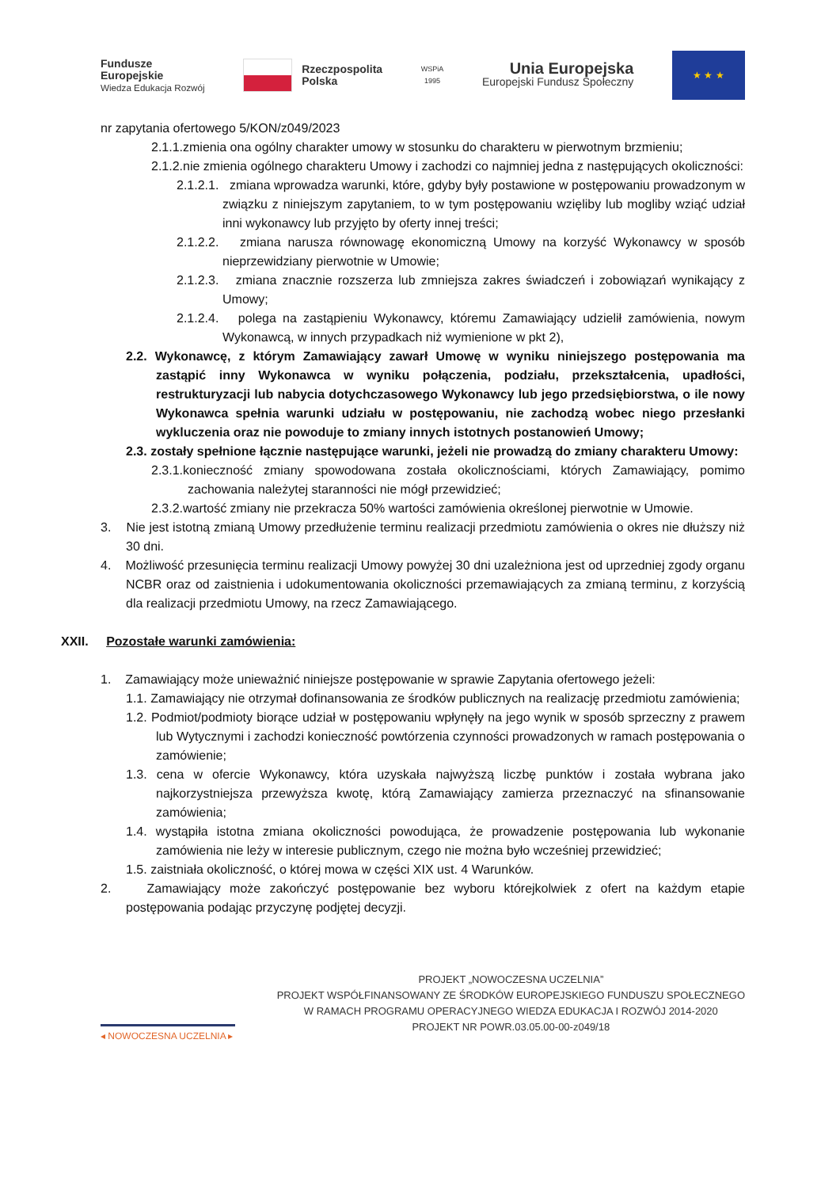Fundusze
Europejskie
Wiedza Edukacja Rozwój
Rzeczpospolita
Polska
WSPiA
1995
Unia Europejska
Europejski Fundusz Społeczny
★ ★ ★
nr zapytania ofertowego 5/KON/z049/2023
2.1.1.zmienia ona ogólny charakter umowy w stosunku do charakteru w pierwotnym brzmieniu;
2.1.2.nie zmienia ogólnego charakteru Umowy i zachodzi co najmniej jedna z następujących okoliczności:
2.1.2.1. zmiana wprowadza warunki, które, gdyby były postawione w postępowaniu prowadzonym w związku z niniejszym zapytaniem, to w tym postępowaniu wzięliby lub mogliby wziąć udział inni wykonawcy lub przyjęto by oferty innej treści;
2.1.2.2. zmiana narusza równowagę ekonomiczną Umowy na korzyść Wykonawcy w sposób nieprzewidziany pierwotnie w Umowie;
2.1.2.3. zmiana znacznie rozszerza lub zmniejsza zakres świadczeń i zobowiązań wynikający z Umowy;
2.1.2.4. polega na zastąpieniu Wykonawcy, któremu Zamawiający udzielił zamówienia, nowym Wykonawcą, w innych przypadkach niż wymienione w pkt 2),
2.2. Wykonawcę, z którym Zamawiający zawarł Umowę w wyniku niniejszego postępowania ma zastąpić inny Wykonawca w wyniku połączenia, podziału, przekształcenia, upadłości, restrukturyzacji lub nabycia dotychczasowego Wykonawcy lub jego przedsiębiorstwa, o ile nowy Wykonawca spełnia warunki udziału w postępowaniu, nie zachodzą wobec niego przesłanki wykluczenia oraz nie powoduje to zmiany innych istotnych postanowień Umowy;
2.3. zostały spełnione łącznie następujące warunki, jeżeli nie prowadzą do zmiany charakteru Umowy:
2.3.1.konieczność zmiany spowodowana została okolicznościami, których Zamawiający, pomimo zachowania należytej staranności nie mógł przewidzieć;
2.3.2.wartość zmiany nie przekracza 50% wartości zamówienia określonej pierwotnie w Umowie.
3. Nie jest istotną zmianą Umowy przedłużenie terminu realizacji przedmiotu zamówienia o okres nie dłuższy niż 30 dni.
4. Możliwość przesunięcia terminu realizacji Umowy powyżej 30 dni uzależniona jest od uprzedniej zgody organu NCBR oraz od zaistnienia i udokumentowania okoliczności przemawiających za zmianą terminu, z korzyścią dla realizacji przedmiotu Umowy, na rzecz Zamawiającego.
XXII. Pozostałe warunki zamówienia:
1. Zamawiający może unieważnić niniejsze postępowanie w sprawie Zapytania ofertowego jeżeli:
1.1. Zamawiający nie otrzymał dofinansowania ze środków publicznych na realizację przedmiotu zamówienia;
1.2. Podmiot/podmioty biorące udział w postępowaniu wpłynęły na jego wynik w sposób sprzeczny z prawem lub Wytycznymi i zachodzi konieczność powtórzenia czynności prowadzonych w ramach postępowania o zamówienie;
1.3. cena w ofercie Wykonawcy, która uzyskała najwyższą liczbę punktów i została wybrana jako najkorzystniejsza przewyższa kwotę, którą Zamawiający zamierza przeznaczyć na sfinansowanie zamówienia;
1.4. wystąpiła istotna zmiana okoliczności powodująca, że prowadzenie postępowania lub wykonanie zamówienia nie leży w interesie publicznym, czego nie można było wcześniej przewidzieć;
1.5. zaistniała okoliczność, o której mowa w części XIX ust. 4 Warunków.
2. Zamawiający może zakończyć postępowanie bez wyboru którejkolwiek z ofert na każdym etapie postępowania podając przyczynę podjętej decyzji.
◂ NOWOCZESNA UCZELNIA ▸
PROJEKT „NOWOCZESNA UCZELNIA”
PROJEKT WSPÓŁFINANSOWANY ZE ŚRODKÓW EUROPEJSKIEGO FUNDUSZU SPOŁECZNEGO
W RAMACH PROGRAMU OPERACYJNEGO WIEDZA EDUKACJA I ROZWÓJ 2014-2020
PROJEKT NR POWR.03.05.00-00-z049/18